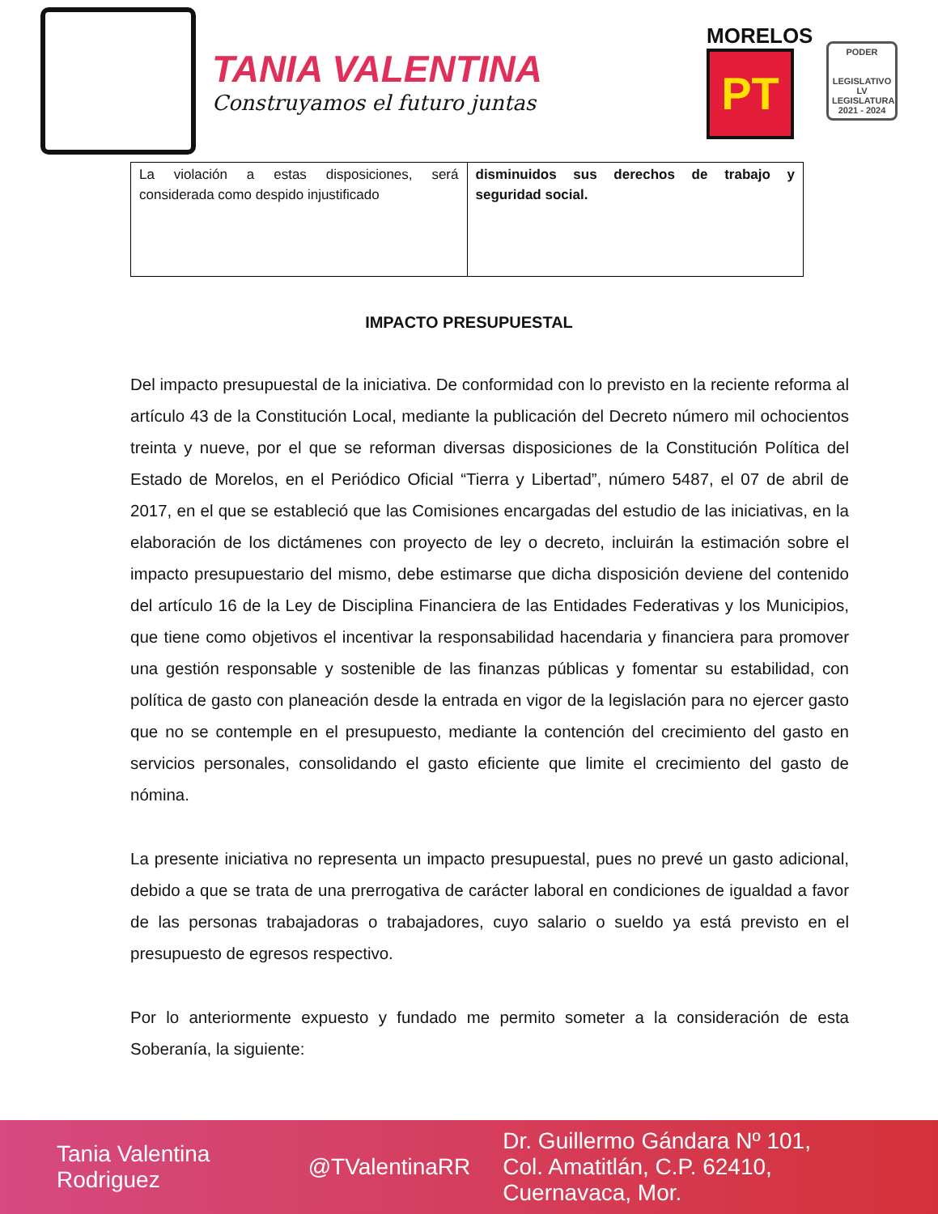TANIA VALENTINA
Construyamos el futuro juntas
MORELOS
PT
PODER
LEGISLATIVO
LV LEGISLATURA
2021 - 2024
| La violación a estas disposiciones, será considerada como despido injustificado | disminuidos sus derechos de trabajo y seguridad social. |
IMPACTO PRESUPUESTAL
Del impacto presupuestal de la iniciativa. De conformidad con lo previsto en la reciente reforma al artículo 43 de la Constitución Local, mediante la publicación del Decreto número mil ochocientos treinta y nueve, por el que se reforman diversas disposiciones de la Constitución Política del Estado de Morelos, en el Periódico Oficial “Tierra y Libertad”, número 5487, el 07 de abril de 2017, en el que se estableció que las Comisiones encargadas del estudio de las iniciativas, en la elaboración de los dictámenes con proyecto de ley o decreto, incluirán la estimación sobre el impacto presupuestario del mismo, debe estimarse que dicha disposición deviene del contenido del artículo 16 de la Ley de Disciplina Financiera de las Entidades Federativas y los Municipios, que tiene como objetivos el incentivar la responsabilidad hacendaria y financiera para promover una gestión responsable y sostenible de las finanzas públicas y fomentar su estabilidad, con política de gasto con planeación desde la entrada en vigor de la legislación para no ejercer gasto que no se contemple en el presupuesto, mediante la contención del crecimiento del gasto en servicios personales, consolidando el gasto eficiente que limite el crecimiento del gasto de nómina.
La presente iniciativa no representa un impacto presupuestal, pues no prevé un gasto adicional, debido a que se trata de una prerrogativa de carácter laboral en condiciones de igualdad a favor de las personas trabajadoras o trabajadores, cuyo salario o sueldo ya está previsto en el presupuesto de egresos respectivo.
Por lo anteriormente expuesto y fundado me permito someter a la consideración de esta Soberanía, la siguiente:
Tania Valentina Rodriguez @TValentinaRR Dr. Guillermo Gándara Nº 101,
Col. Amatitlán, C.P. 62410, Cuernavaca, Mor.